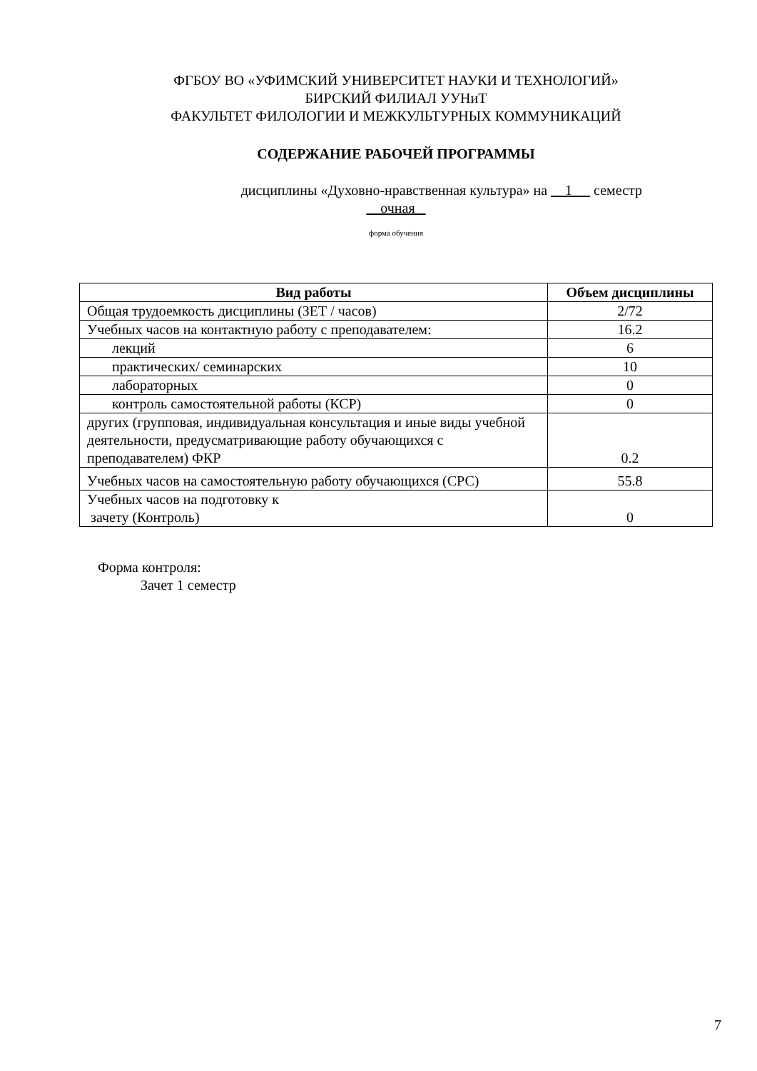ФГБОУ ВО «УФИМСКИЙ УНИВЕРСИТЕТ НАУКИ И ТЕХНОЛОГИЙ»
БИРСКИЙ ФИЛИАЛ УУНиТ
ФАКУЛЬТЕТ ФИЛОЛОГИИ И МЕЖКУЛЬТУРНЫХ КОММУНИКАЦИЙ
СОДЕРЖАНИЕ РАБОЧЕЙ ПРОГРАММЫ
дисциплины «Духовно-нравственная культура» на 1 семестр
очная
форма обучения
| Вид работы | Объем дисциплины |
| --- | --- |
| Общая трудоемкость дисциплины (ЗЕТ / часов) | 2/72 |
| Учебных часов на контактную работу с преподавателем: | 16.2 |
| лекций | 6 |
| практических/ семинарских | 10 |
| лабораторных | 0 |
| контроль самостоятельной работы (КСР) | 0 |
| других (групповая, индивидуальная консультация и иные виды учебной деятельности, предусматривающие работу обучающихся с преподавателем) ФКР | 0.2 |
| Учебных часов на самостоятельную работу обучающихся (СРС) | 55.8 |
| Учебных часов на подготовку к зачету (Контроль) | 0 |
Форма контроля:
Зачет 1 семестр
7